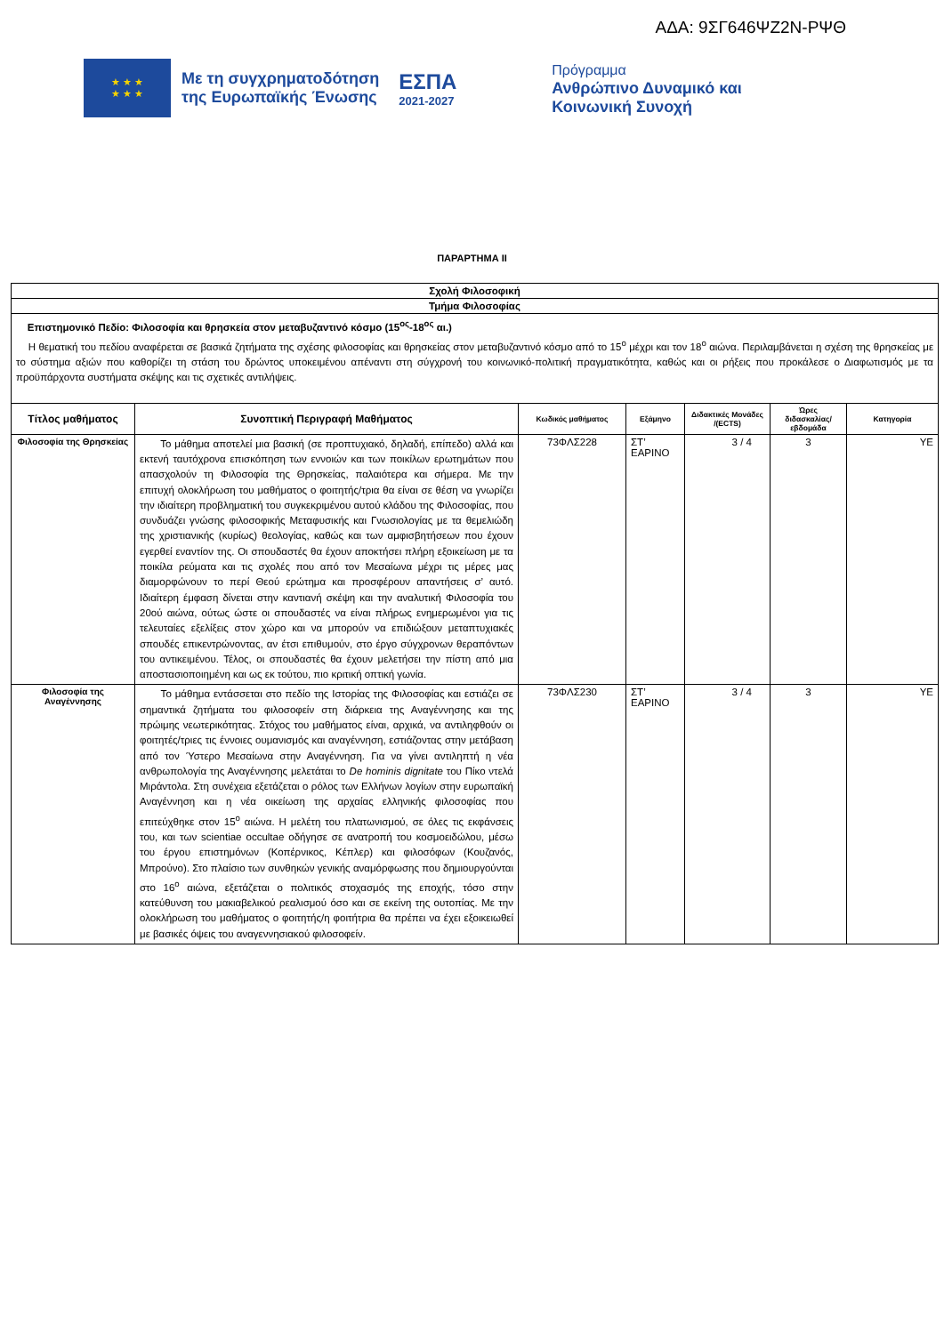ΑΔΑ: 9ΣΓ646ΨΖ2Ν-ΡΨΘ
★ ★ ★
★ ★ ★
Με τη συγχρηματοδότηση
της Ευρωπαϊκής Ένωσης
ΕΣΠΑ
2021-2027
Πρόγραμμα
Ανθρώπινο Δυναμικό και
Κοινωνική Συνοχή
ΠΑΡΑΡΤΗΜΑ ΙΙ
| Σχολή Φιλοσοφική | | | | | | |
| Τμήμα Φιλοσοφίας | | | | | | |
| Επιστημονικό Πεδίο: Φιλοσοφία και θρησκεία στον μεταβυζαντινό κόσμο (15<sup>ος</sup>-18<sup>ος</sup> αι.) Η θεματική του πεδίου αναφέρεται σε βασικά ζητήματα της σχέσης φιλοσοφίας και θρησκείας στον μεταβυζαντινό κόσμο από το 15<sup>ο</sup> μέχρι και τον 18<sup>ο</sup> αιώνα. Περιλαμβάνεται η σχέση της θρησκείας με το σύστημα αξιών που καθορίζει τη στάση του δρώντος υποκειμένου απέναντι στη σύγχρονή του κοινωνικό-πολιτική πραγματικότητα, καθώς και οι ρήξεις που προκάλεσε ο Διαφωτισμός με τα προϋπάρχοντα συστήματα σκέψης και τις σχετικές αντιλήψεις. | | | | | | |
| Τίτλος μαθήματος | Συνοπτική Περιγραφή Μαθήματος | Κωδικός μαθήματος | Εξάμηνο | Διδακτικές Μονάδες /(ECTS) | Ώρες διδασκαλίας/ εβδομάδα | Κατηγορία |
| Φιλοσοφία της Θρησκείας | Το μάθημα αποτελεί μια βασική (σε προπτυχιακό, δηλαδή, επίπεδο) αλλά και εκτενή ταυτόχρονα επισκόπηση των εννοιών και των ποικίλων ερωτημάτων που απασχολούν τη Φιλοσοφία της Θρησκείας, παλαιότερα και σήμερα. Με την επιτυχή ολοκλήρωση του μαθήματος ο φοιτητής/τρια θα είναι σε θέση να γνωρίζει την ιδιαίτερη προβληματική του συγκεκριμένου αυτού κλάδου της Φιλοσοφίας, που συνδυάζει γνώσης φιλοσοφικής Μεταφυσικής και Γνωσιολογίας με τα θεμελιώδη της χριστιανικής (κυρίως) θεολογίας, καθώς και των αμφισβητήσεων που έχουν εγερθεί εναντίον της. Οι σπουδαστές θα έχουν αποκτήσει πλήρη εξοικείωση με τα ποικίλα ρεύματα και τις σχολές που από τον Μεσαίωνα μέχρι τις μέρες μας διαμορφώνουν το περί Θεού ερώτημα και προσφέρουν απαντήσεις σ’ αυτό. Ιδιαίτερη έμφαση δίνεται στην καντιανή σκέψη και την αναλυτική Φιλοσοφία του 20ού αιώνα, ούτως ώστε οι σπουδαστές να είναι πλήρως ενημερωμένοι για τις τελευταίες εξελίξεις στον χώρο και να μπορούν να επιδιώξουν μεταπτυχιακές σπουδές επικεντρώνοντας, αν έτσι επιθυμούν, στο έργο σύγχρονων θεραπόντων του αντικειμένου. Τέλος, οι σπουδαστές θα έχουν μελετήσει την πίστη από μια αποστασιοποιημένη και ως εκ τούτου, πιο κριτική οπτική γωνία. | 73ΦΛΣ228 | ΣΤ’ ΕΑΡΙΝΟ | 3 / 4 | 3 | ΥΕ |
| Φιλοσοφία της Αναγέννησης | Το μάθημα εντάσσεται στο πεδίο της Ιστορίας της Φιλοσοφίας και εστιάζει σε σημαντικά ζητήματα του φιλοσοφείν στη διάρκεια της Αναγέννησης και της πρώιμης νεωτερικότητας. Στόχος του μαθήματος είναι, αρχικά, να αντιληφθούν οι φοιτητές/τριες τις έννοιες ουμανισμός και αναγέννηση, εστιάζοντας στην μετάβαση από τον Ύστερο Μεσαίωνα στην Αναγέννηση. Για να γίνει αντιληπτή η νέα ανθρωπολογία της Αναγέννησης μελετάται το De hominis dignitate του Πίκο ντελά Μιράντολα. Στη συνέχεια εξετάζεται ο ρόλος των Ελλήνων λογίων στην ευρωπαϊκή Αναγέννηση και η νέα οικείωση της αρχαίας ελληνικής φιλοσοφίας που επιτεύχθηκε στον 15<sup>ο</sup> αιώνα. Η μελέτη του πλατωνισμού, σε όλες τις εκφάνσεις του, και των scientiae occultae οδήγησε σε ανατροπή του κοσμοειδώλου, μέσω του έργου επιστημόνων (Κοπέρνικος, Κέπλερ) και φιλοσόφων (Κουζανός, Μπρούνο). Στο πλαίσιο των συνθηκών γενικής αναμόρφωσης που δημιουργούνται στο 16<sup>ο</sup> αιώνα, εξετάζεται ο πολιτικός στοχασμός της εποχής, τόσο στην κατεύθυνση του μακιαβελικού ρεαλισμού όσο και σε εκείνη της ουτοπίας. Με την ολοκλήρωση του μαθήματος ο φοιτητής/η φοιτήτρια θα πρέπει να έχει εξοικειωθεί με βασικές όψεις του αναγεννησιακού φιλοσοφείν. | 73ΦΛΣ230 | ΣΤ’ ΕΑΡΙΝΟ | 3 / 4 | 3 | ΥΕ |